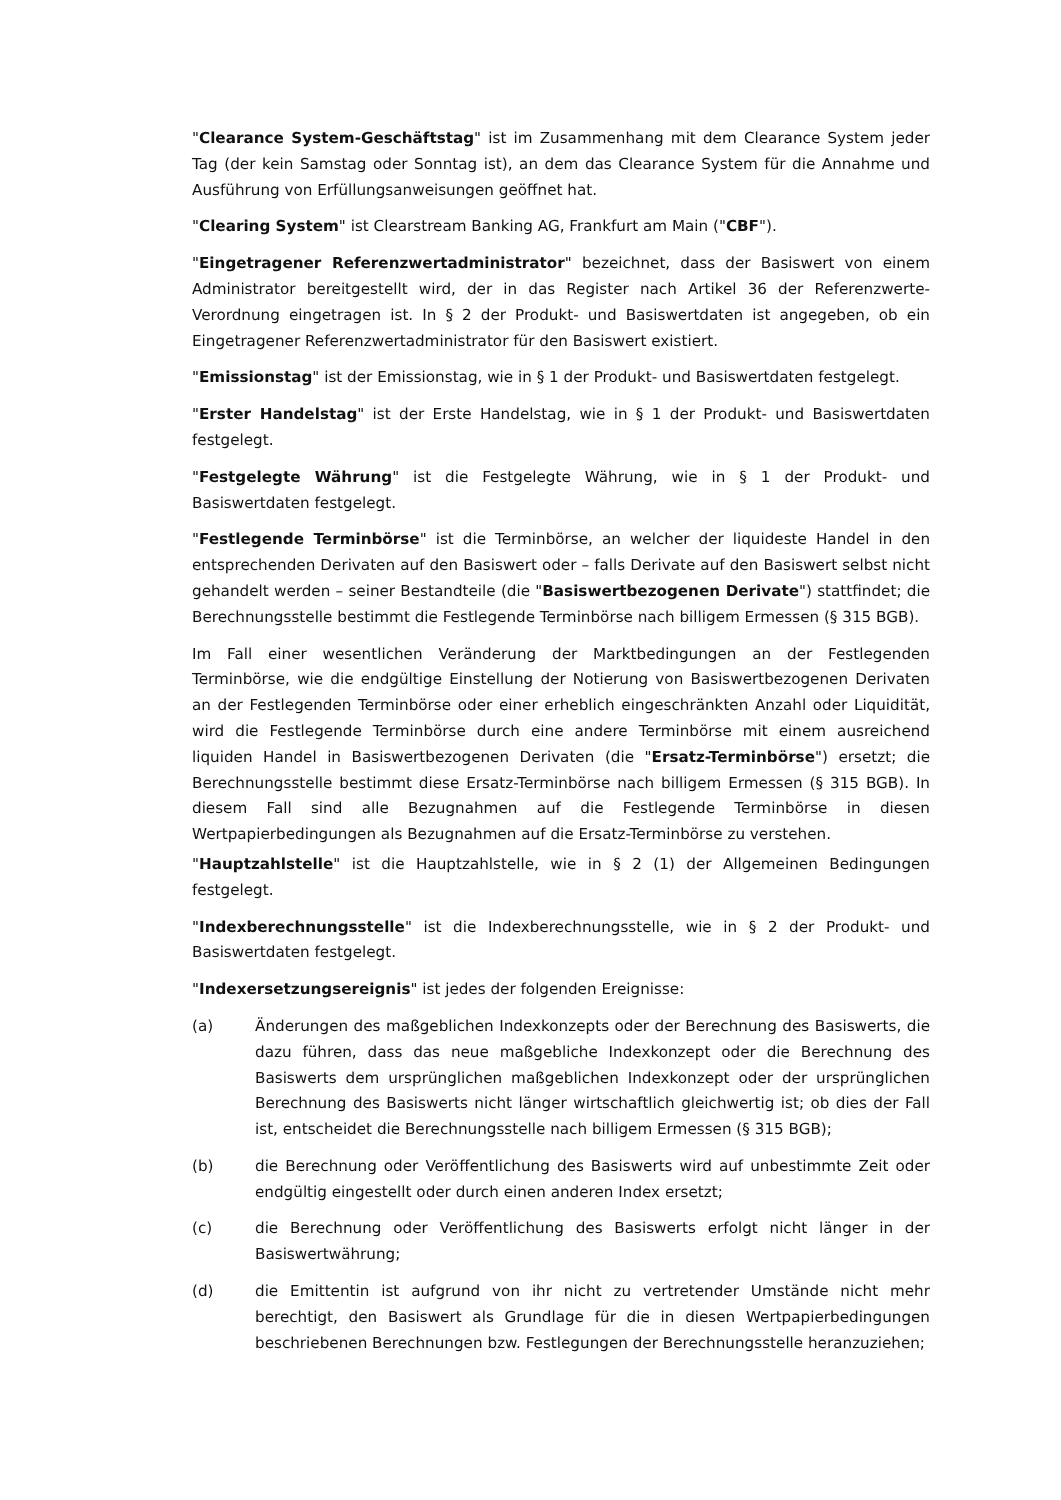"Clearance System-Geschäftstag" ist im Zusammenhang mit dem Clearance System jeder Tag (der kein Samstag oder Sonntag ist), an dem das Clearance System für die Annahme und Ausführung von Erfüllungsanweisungen geöffnet hat.
"Clearing System" ist Clearstream Banking AG, Frankfurt am Main ("CBF").
"Eingetragener Referenzwertadministrator" bezeichnet, dass der Basiswert von einem Administrator bereitgestellt wird, der in das Register nach Artikel 36 der Referenzwerte-Verordnung eingetragen ist. In § 2 der Produkt- und Basiswertdaten ist angegeben, ob ein Eingetragener Referenzwertadministrator für den Basiswert existiert.
"Emissionstag" ist der Emissionstag, wie in § 1 der Produkt- und Basiswertdaten festgelegt.
"Erster Handelstag" ist der Erste Handelstag, wie in § 1 der Produkt- und Basiswertdaten festgelegt.
"Festgelegte Währung" ist die Festgelegte Währung, wie in § 1 der Produkt- und Basiswertdaten festgelegt.
"Festlegende Terminbörse" ist die Terminbörse, an welcher der liquideste Handel in den entsprechenden Derivaten auf den Basiswert oder – falls Derivate auf den Basiswert selbst nicht gehandelt werden – seiner Bestandteile (die "Basiswertbezogenen Derivate") stattfindet; die Berechnungsstelle bestimmt die Festlegende Terminbörse nach billigem Ermessen (§ 315 BGB).
Im Fall einer wesentlichen Veränderung der Marktbedingungen an der Festlegenden Terminbörse, wie die endgültige Einstellung der Notierung von Basiswertbezogenen Derivaten an der Festlegenden Terminbörse oder einer erheblich eingeschränkten Anzahl oder Liquidität, wird die Festlegende Terminbörse durch eine andere Terminbörse mit einem ausreichend liquiden Handel in Basiswertbezogenen Derivaten (die "Ersatz-Terminbörse") ersetzt; die Berechnungsstelle bestimmt diese Ersatz-Terminbörse nach billigem Ermessen (§ 315 BGB). In diesem Fall sind alle Bezugnahmen auf die Festlegende Terminbörse in diesen Wertpapierbedingungen als Bezugnahmen auf die Ersatz-Terminbörse zu verstehen.
"Hauptzahlstelle" ist die Hauptzahlstelle, wie in § 2 (1) der Allgemeinen Bedingungen festgelegt.
"Indexberechnungsstelle" ist die Indexberechnungsstelle, wie in § 2 der Produkt- und Basiswertdaten festgelegt.
"Indexersetzungsereignis" ist jedes der folgenden Ereignisse:
(a) Änderungen des maßgeblichen Indexkonzepts oder der Berechnung des Basiswerts, die dazu führen, dass das neue maßgebliche Indexkonzept oder die Berechnung des Basiswerts dem ursprünglichen maßgeblichen Indexkonzept oder der ursprünglichen Berechnung des Basiswerts nicht länger wirtschaftlich gleichwertig ist; ob dies der Fall ist, entscheidet die Berechnungsstelle nach billigem Ermessen (§ 315 BGB);
(b) die Berechnung oder Veröffentlichung des Basiswerts wird auf unbestimmte Zeit oder endgültig eingestellt oder durch einen anderen Index ersetzt;
(c) die Berechnung oder Veröffentlichung des Basiswerts erfolgt nicht länger in der Basiswertwährung;
(d) die Emittentin ist aufgrund von ihr nicht zu vertretender Umstände nicht mehr berechtigt, den Basiswert als Grundlage für die in diesen Wertpapierbedingungen beschriebenen Berechnungen bzw. Festlegungen der Berechnungsstelle heranzuziehen;